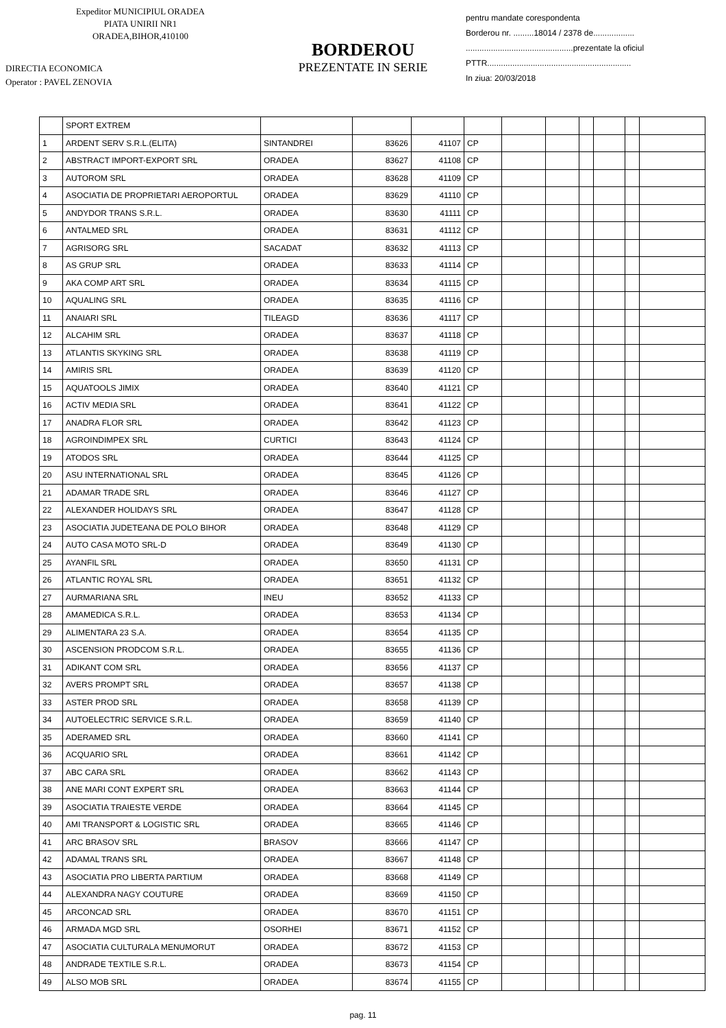Expeditor MUNICIPIUL ORADEA
PIATA UNIRII NR1
ORADEA,BIHOR,410100
DIRECTIA ECONOMICA
Operator : PAVEL ZENOVIA
BORDEROU
PREZENTATE IN SERIE
pentru mandate corespondenta
Borderou nr. .........18014 / 2378 de..................
...............................................prezentate la oficiul
PTTR...............................................................
In ziua: 20/03/2018
| | SPORT EXTREM | | | | | | | | | | |
| 1 | ARDENT SERV S.R.L.(ELITA) | SINTANDREI | 83626 | 41107 | CP | | | | | | |
| 2 | ABSTRACT IMPORT-EXPORT SRL | ORADEA | 83627 | 41108 | CP | | | | | | |
| 3 | AUTOROM SRL | ORADEA | 83628 | 41109 | CP | | | | | | |
| 4 | ASOCIATIA DE PROPRIETARI AEROPORTUL | ORADEA | 83629 | 41110 | CP | | | | | | |
| 5 | ANDYDOR TRANS S.R.L. | ORADEA | 83630 | 41111 | CP | | | | | | |
| 6 | ANTALMED SRL | ORADEA | 83631 | 41112 | CP | | | | | | |
| 7 | AGRISORG SRL | SACADAT | 83632 | 41113 | CP | | | | | | |
| 8 | AS GRUP SRL | ORADEA | 83633 | 41114 | CP | | | | | | |
| 9 | AKA COMP ART SRL | ORADEA | 83634 | 41115 | CP | | | | | | |
| 10 | AQUALING SRL | ORADEA | 83635 | 41116 | CP | | | | | | |
| 11 | ANAIARI SRL | TILEAGD | 83636 | 41117 | CP | | | | | | |
| 12 | ALCAHIM SRL | ORADEA | 83637 | 41118 | CP | | | | | | |
| 13 | ATLANTIS SKYKING SRL | ORADEA | 83638 | 41119 | CP | | | | | | |
| 14 | AMIRIS SRL | ORADEA | 83639 | 41120 | CP | | | | | | |
| 15 | AQUATOOLS JIMIX | ORADEA | 83640 | 41121 | CP | | | | | | |
| 16 | ACTIV MEDIA SRL | ORADEA | 83641 | 41122 | CP | | | | | | |
| 17 | ANADRA FLOR SRL | ORADEA | 83642 | 41123 | CP | | | | | | |
| 18 | AGROINDIMPEX SRL | CURTICI | 83643 | 41124 | CP | | | | | | |
| 19 | ATODOS SRL | ORADEA | 83644 | 41125 | CP | | | | | | |
| 20 | ASU INTERNATIONAL SRL | ORADEA | 83645 | 41126 | CP | | | | | | |
| 21 | ADAMAR TRADE SRL | ORADEA | 83646 | 41127 | CP | | | | | | |
| 22 | ALEXANDER HOLIDAYS SRL | ORADEA | 83647 | 41128 | CP | | | | | | |
| 23 | ASOCIATIA JUDETEANA DE POLO BIHOR | ORADEA | 83648 | 41129 | CP | | | | | | |
| 24 | AUTO CASA MOTO SRL-D | ORADEA | 83649 | 41130 | CP | | | | | | |
| 25 | AYANFIL SRL | ORADEA | 83650 | 41131 | CP | | | | | | |
| 26 | ATLANTIC ROYAL SRL | ORADEA | 83651 | 41132 | CP | | | | | | |
| 27 | AURMARIANA SRL | INEU | 83652 | 41133 | CP | | | | | | |
| 28 | AMAMEDICA S.R.L. | ORADEA | 83653 | 41134 | CP | | | | | | |
| 29 | ALIMENTARA 23 S.A. | ORADEA | 83654 | 41135 | CP | | | | | | |
| 30 | ASCENSION PRODCOM S.R.L. | ORADEA | 83655 | 41136 | CP | | | | | | |
| 31 | ADIKANT COM SRL | ORADEA | 83656 | 41137 | CP | | | | | | |
| 32 | AVERS PROMPT SRL | ORADEA | 83657 | 41138 | CP | | | | | | |
| 33 | ASTER PROD SRL | ORADEA | 83658 | 41139 | CP | | | | | | |
| 34 | AUTOELECTRIC SERVICE S.R.L. | ORADEA | 83659 | 41140 | CP | | | | | | |
| 35 | ADERAMED SRL | ORADEA | 83660 | 41141 | CP | | | | | | |
| 36 | ACQUARIO SRL | ORADEA | 83661 | 41142 | CP | | | | | | |
| 37 | ABC CARA SRL | ORADEA | 83662 | 41143 | CP | | | | | | |
| 38 | ANE MARI CONT EXPERT SRL | ORADEA | 83663 | 41144 | CP | | | | | | |
| 39 | ASOCIATIA TRAIESTE VERDE | ORADEA | 83664 | 41145 | CP | | | | | | |
| 40 | AMI TRANSPORT & LOGISTIC SRL | ORADEA | 83665 | 41146 | CP | | | | | | |
| 41 | ARC BRASOV SRL | BRASOV | 83666 | 41147 | CP | | | | | | |
| 42 | ADAMAL TRANS SRL | ORADEA | 83667 | 41148 | CP | | | | | | |
| 43 | ASOCIATIA PRO LIBERTA PARTIUM | ORADEA | 83668 | 41149 | CP | | | | | | |
| 44 | ALEXANDRA NAGY COUTURE | ORADEA | 83669 | 41150 | CP | | | | | | |
| 45 | ARCONCAD SRL | ORADEA | 83670 | 41151 | CP | | | | | | |
| 46 | ARMADA MGD SRL | OSORHEI | 83671 | 41152 | CP | | | | | | |
| 47 | ASOCIATIA CULTURALA MENUMORUT | ORADEA | 83672 | 41153 | CP | | | | | | |
| 48 | ANDRADE TEXTILE S.R.L. | ORADEA | 83673 | 41154 | CP | | | | | | |
| 49 | ALSO MOB SRL | ORADEA | 83674 | 41155 | CP | | | | | | |
pag. 11